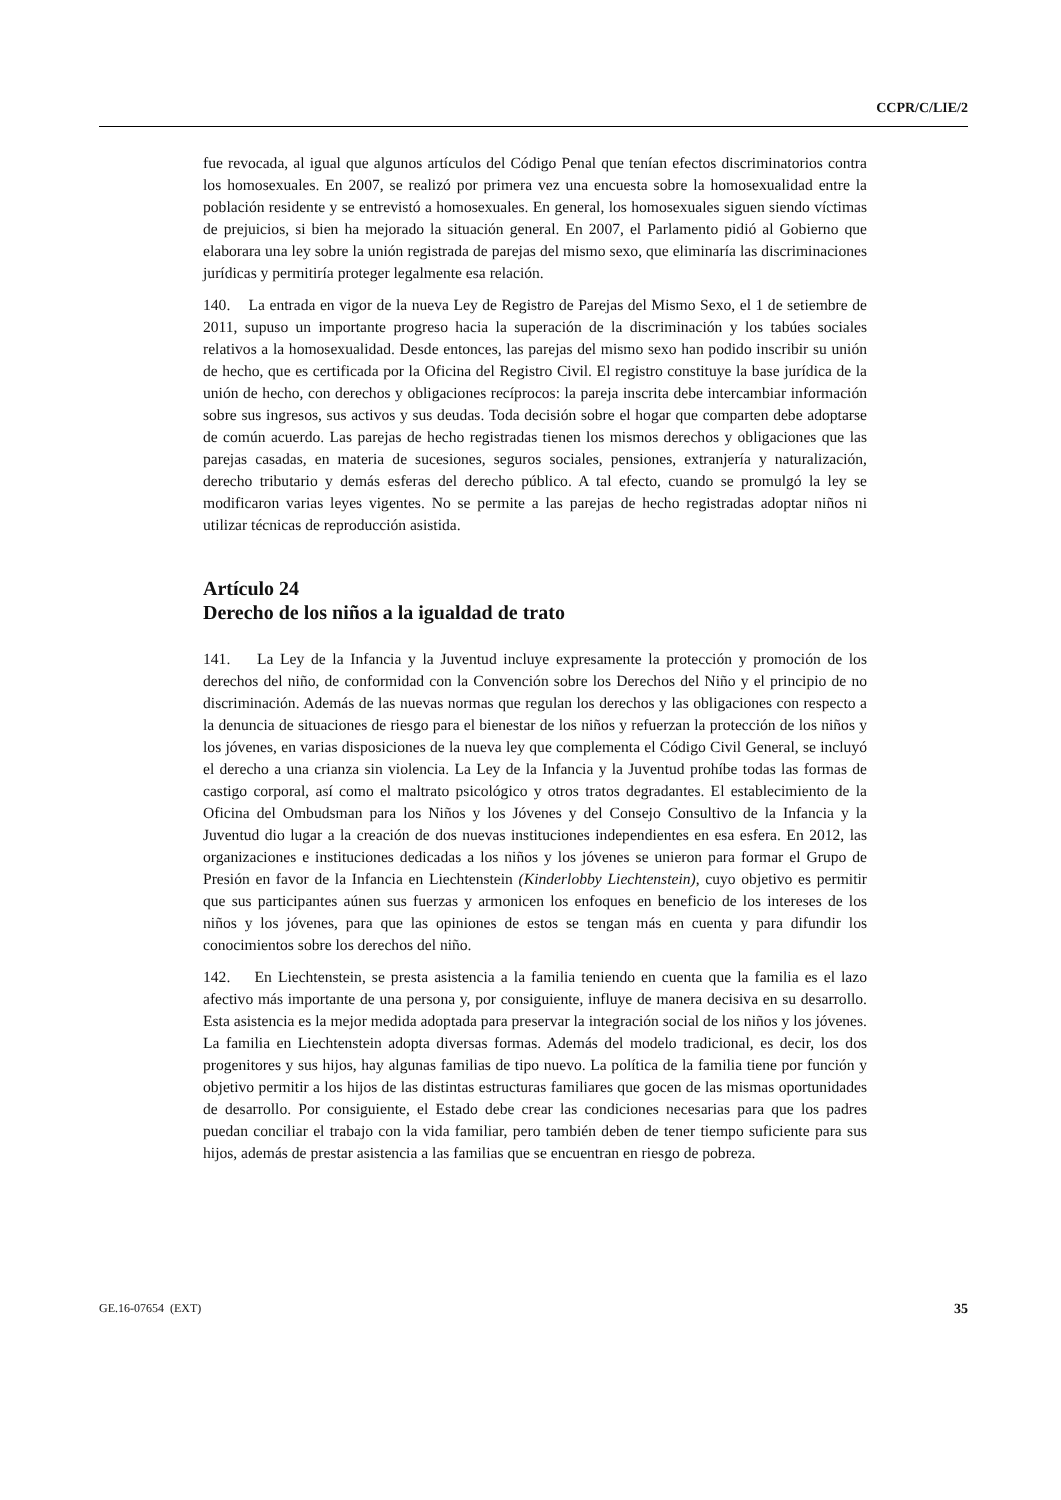CCPR/C/LIE/2
fue revocada, al igual que algunos artículos del Código Penal que tenían efectos discriminatorios contra los homosexuales. En 2007, se realizó por primera vez una encuesta sobre la homosexualidad entre la población residente y se entrevistó a homosexuales. En general, los homosexuales siguen siendo víctimas de prejuicios, si bien ha mejorado la situación general. En 2007, el Parlamento pidió al Gobierno que elaborara una ley sobre la unión registrada de parejas del mismo sexo, que eliminaría las discriminaciones jurídicas y permitiría proteger legalmente esa relación.
140. La entrada en vigor de la nueva Ley de Registro de Parejas del Mismo Sexo, el 1 de setiembre de 2011, supuso un importante progreso hacia la superación de la discriminación y los tabúes sociales relativos a la homosexualidad. Desde entonces, las parejas del mismo sexo han podido inscribir su unión de hecho, que es certificada por la Oficina del Registro Civil. El registro constituye la base jurídica de la unión de hecho, con derechos y obligaciones recíprocos: la pareja inscrita debe intercambiar información sobre sus ingresos, sus activos y sus deudas. Toda decisión sobre el hogar que comparten debe adoptarse de común acuerdo. Las parejas de hecho registradas tienen los mismos derechos y obligaciones que las parejas casadas, en materia de sucesiones, seguros sociales, pensiones, extranjería y naturalización, derecho tributario y demás esferas del derecho público. A tal efecto, cuando se promulgó la ley se modificaron varias leyes vigentes. No se permite a las parejas de hecho registradas adoptar niños ni utilizar técnicas de reproducción asistida.
Artículo 24
Derecho de los niños a la igualdad de trato
141. La Ley de la Infancia y la Juventud incluye expresamente la protección y promoción de los derechos del niño, de conformidad con la Convención sobre los Derechos del Niño y el principio de no discriminación. Además de las nuevas normas que regulan los derechos y las obligaciones con respecto a la denuncia de situaciones de riesgo para el bienestar de los niños y refuerzan la protección de los niños y los jóvenes, en varias disposiciones de la nueva ley que complementa el Código Civil General, se incluyó el derecho a una crianza sin violencia. La Ley de la Infancia y la Juventud prohíbe todas las formas de castigo corporal, así como el maltrato psicológico y otros tratos degradantes. El establecimiento de la Oficina del Ombudsman para los Niños y los Jóvenes y del Consejo Consultivo de la Infancia y la Juventud dio lugar a la creación de dos nuevas instituciones independientes en esa esfera. En 2012, las organizaciones e instituciones dedicadas a los niños y los jóvenes se unieron para formar el Grupo de Presión en favor de la Infancia en Liechtenstein (Kinderlobby Liechtenstein), cuyo objetivo es permitir que sus participantes aúnen sus fuerzas y armonicen los enfoques en beneficio de los intereses de los niños y los jóvenes, para que las opiniones de estos se tengan más en cuenta y para difundir los conocimientos sobre los derechos del niño.
142. En Liechtenstein, se presta asistencia a la familia teniendo en cuenta que la familia es el lazo afectivo más importante de una persona y, por consiguiente, influye de manera decisiva en su desarrollo. Esta asistencia es la mejor medida adoptada para preservar la integración social de los niños y los jóvenes. La familia en Liechtenstein adopta diversas formas. Además del modelo tradicional, es decir, los dos progenitores y sus hijos, hay algunas familias de tipo nuevo. La política de la familia tiene por función y objetivo permitir a los hijos de las distintas estructuras familiares que gocen de las mismas oportunidades de desarrollo. Por consiguiente, el Estado debe crear las condiciones necesarias para que los padres puedan conciliar el trabajo con la vida familiar, pero también deben de tener tiempo suficiente para sus hijos, además de prestar asistencia a las familias que se encuentran en riesgo de pobreza.
GE.16-07654 (EXT) 35